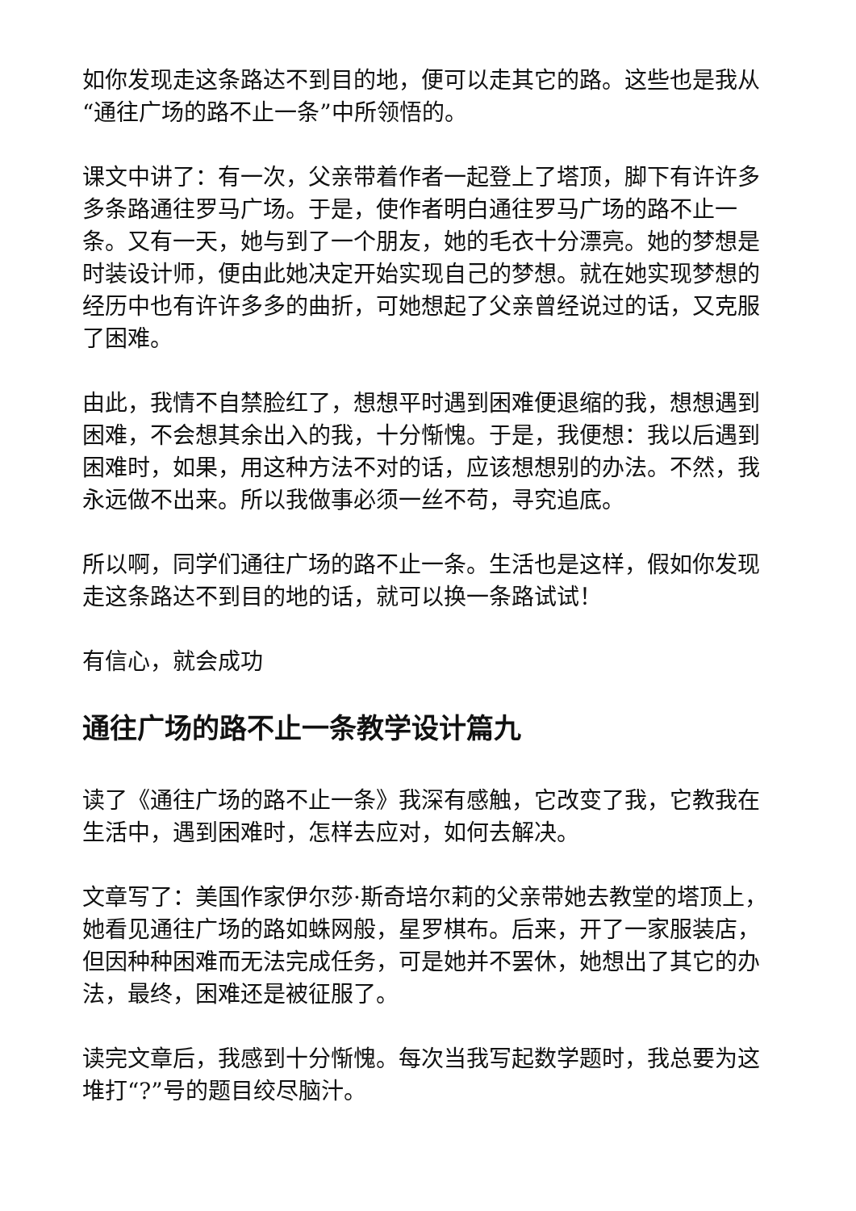如你发现走这条路达不到目的地，便可以走其它的路。这些也是我从“通往广场的路不止一条”中所领悟的。
课文中讲了：有一次，父亲带着作者一起登上了塔顶，脚下有许许多多条路通往罗马广场。于是，使作者明白通往罗马广场的路不止一条。又有一天，她与到了一个朋友，她的毛衣十分漂亮。她的梦想是时装设计师，便由此她决定开始实现自己的梦想。就在她实现梦想的经历中也有许许多多的曲折，可她想起了父亲曾经说过的话，又克服了困难。
由此，我情不自禁脸红了，想想平时遇到困难便退缩的我，想想遇到困难，不会想其余出入的我，十分惭愧。于是，我便想：我以后遇到困难时，如果，用这种方法不对的话，应该想想别的办法。不然，我永远做不出来。所以我做事必须一丝不苟，寻究追底。
所以啊，同学们通往广场的路不止一条。生活也是这样，假如你发现走这条路达不到目的地的话，就可以换一条路试试！
有信心，就会成功
通往广场的路不止一条教学设计篇九
读了《通往广场的路不止一条》我深有感触，它改变了我，它教我在生活中，遇到困难时，怎样去应对，如何去解决。
文章写了：美国作家伊尔莎·斯奇培尔莉的父亲带她去教堂的塔顶上，她看见通往广场的路如蛛网般，星罗棋布。后来，开了一家服装店，但因种种困难而无法完成任务，可是她并不罢休，她想出了其它的办法，最终，困难还是被征服了。
读完文章后，我感到十分惭愧。每次当我写起数学题时，我总要为这堆打“?”号的题目绞尽脑汁。